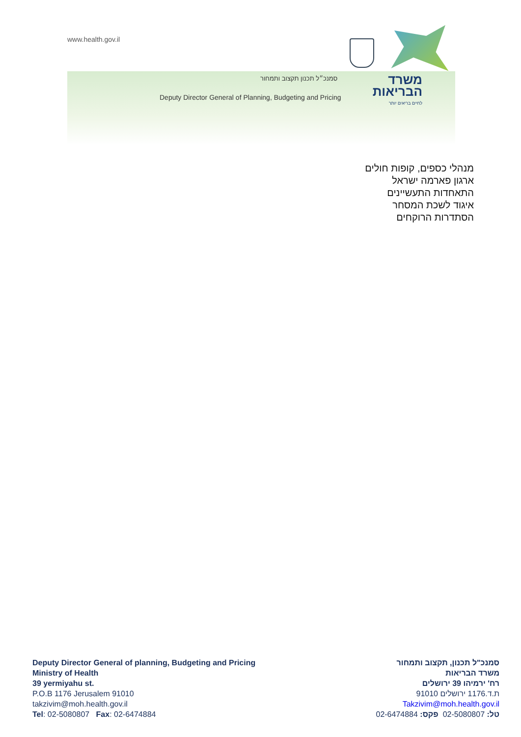www.health.gov.il
סמנכ״ל תכנון תקצוב ותמחור
Deputy Director General of Planning, Budgeting and Pricing
משרד הבריאות
לחיים בריאים יותר
מנהלי כספים, קופות חולים
ארגון פארמה ישראל
התאחדות התעשיינים
איגוד לשכת המסחר
הסתדרות הרוקחים
Deputy Director General of planning, Budgeting and Pricing
Ministry of Health
39 yermiyahu st.
P.O.B 1176 Jerusalem 91010
takzivim@moh.health.gov.il
Tel: 02-5080807 Fax: 02-6474884
סמנכ"ל תכנון, תקצוב ותמחור
משרד הבריאות
רח' ירמיהו 39 ירושלים
ת.ד.1176 ירושלים 91010
Takzivim@moh.health.gov.il
טל: 02-5080807 פקס: 02-6474884